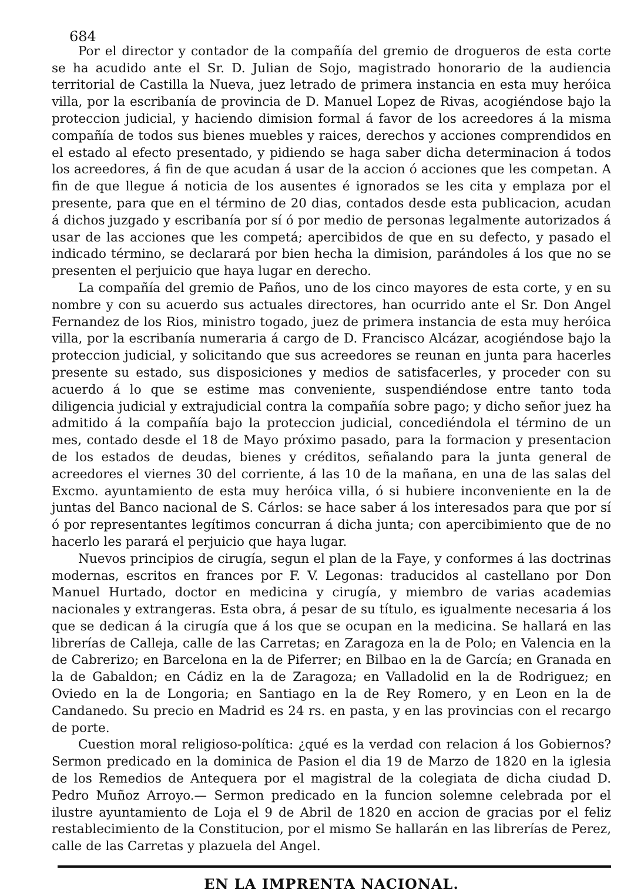684
Por el director y contador de la compañía del gremio de drogueros de esta corte se ha acudido ante el Sr. D. Julian de Sojo, magistrado honorario de la audiencia territorial de Castilla la Nueva, juez letrado de primera instancia en esta muy heróica villa, por la escribanía de provincia de D. Manuel Lopez de Rivas, acogiéndose bajo la proteccion judicial, y haciendo dimision formal á favor de los acreedores á la misma compañía de todos sus bienes muebles y raices, derechos y acciones comprendidos en el estado al efecto presentado, y pidiendo se haga saber dicha determinacion á todos los acreedores, á fin de que acudan á usar de la accion ó acciones que les competan. A fin de que llegue á noticia de los ausentes é ignorados se les cita y emplaza por el presente, para que en el término de 20 dias, contados desde esta publicacion, acudan á dichos juzgado y escribanía por sí ó por medio de personas legalmente autorizados á usar de las acciones que les competá; apercibidos de que en su defecto, y pasado el indicado término, se declarará por bien hecha la dimision, parándoles á los que no se presenten el perjuicio que haya lugar en derecho.
La compañía del gremio de Paños, uno de los cinco mayores de esta corte, y en su nombre y con su acuerdo sus actuales directores, han ocurrido ante el Sr. Don Angel Fernandez de los Rios, ministro togado, juez de primera instancia de esta muy heróica villa, por la escribanía numeraria á cargo de D. Francisco Alcázar, acogiéndose bajo la proteccion judicial, y solicitando que sus acreedores se reunan en junta para hacerles presente su estado, sus disposiciones y medios de satisfacerles, y proceder con su acuerdo á lo que se estime mas conveniente, suspendiéndose entre tanto toda diligencia judicial y extrajudicial contra la compañía sobre pago; y dicho señor juez ha admitido á la compañía bajo la proteccion judicial, concediéndola el término de un mes, contado desde el 18 de Mayo próximo pasado, para la formacion y presentacion de los estados de deudas, bienes y créditos, señalando para la junta general de acreedores el viernes 30 del corriente, á las 10 de la mañana, en una de las salas del Excmo. ayuntamiento de esta muy heróica villa, ó si hubiere inconveniente en la de juntas del Banco nacional de S. Cárlos: se hace saber á los interesados para que por sí ó por representantes legítimos concurran á dicha junta; con apercibimiento que de no hacerlo les parará el perjuicio que haya lugar.
Nuevos principios de cirugía, segun el plan de la Faye, y conformes á las doctrinas modernas, escritos en frances por F. V. Legonas: traducidos al castellano por Don Manuel Hurtado, doctor en medicina y cirugía, y miembro de varias academias nacionales y extrangeras. Esta obra, á pesar de su título, es igualmente necesaria á los que se dedican á la cirugía que á los que se ocupan en la medicina. Se hallará en las librerías de Calleja, calle de las Carretas; en Zaragoza en la de Polo; en Valencia en la de Cabrerizo; en Barcelona en la de Piferrer; en Bilbao en la de García; en Granada en la de Gabaldon; en Cádiz en la de Zaragoza; en Valladolid en la de Rodriguez; en Oviedo en la de Longoria; en Santiago en la de Rey Romero, y en Leon en la de Candanedo. Su precio en Madrid es 24 rs. en pasta, y en las provincias con el recargo de porte.
Cuestion moral religioso-política: ¿qué es la verdad con relacion á los Gobiernos? Sermon predicado en la dominica de Pasion el dia 19 de Marzo de 1820 en la iglesia de los Remedios de Antequera por el magistral de la colegiata de dicha ciudad D. Pedro Muñoz Arroyo.— Sermon predicado en la funcion solemne celebrada por el ilustre ayuntamiento de Loja el 9 de Abril de 1820 en accion de gracias por el feliz restablecimiento de la Constitucion, por el mismo Se hallarán en las librerías de Perez, calle de las Carretas y plazuela del Angel.
EN LA IMPRENTA NACIONAL.